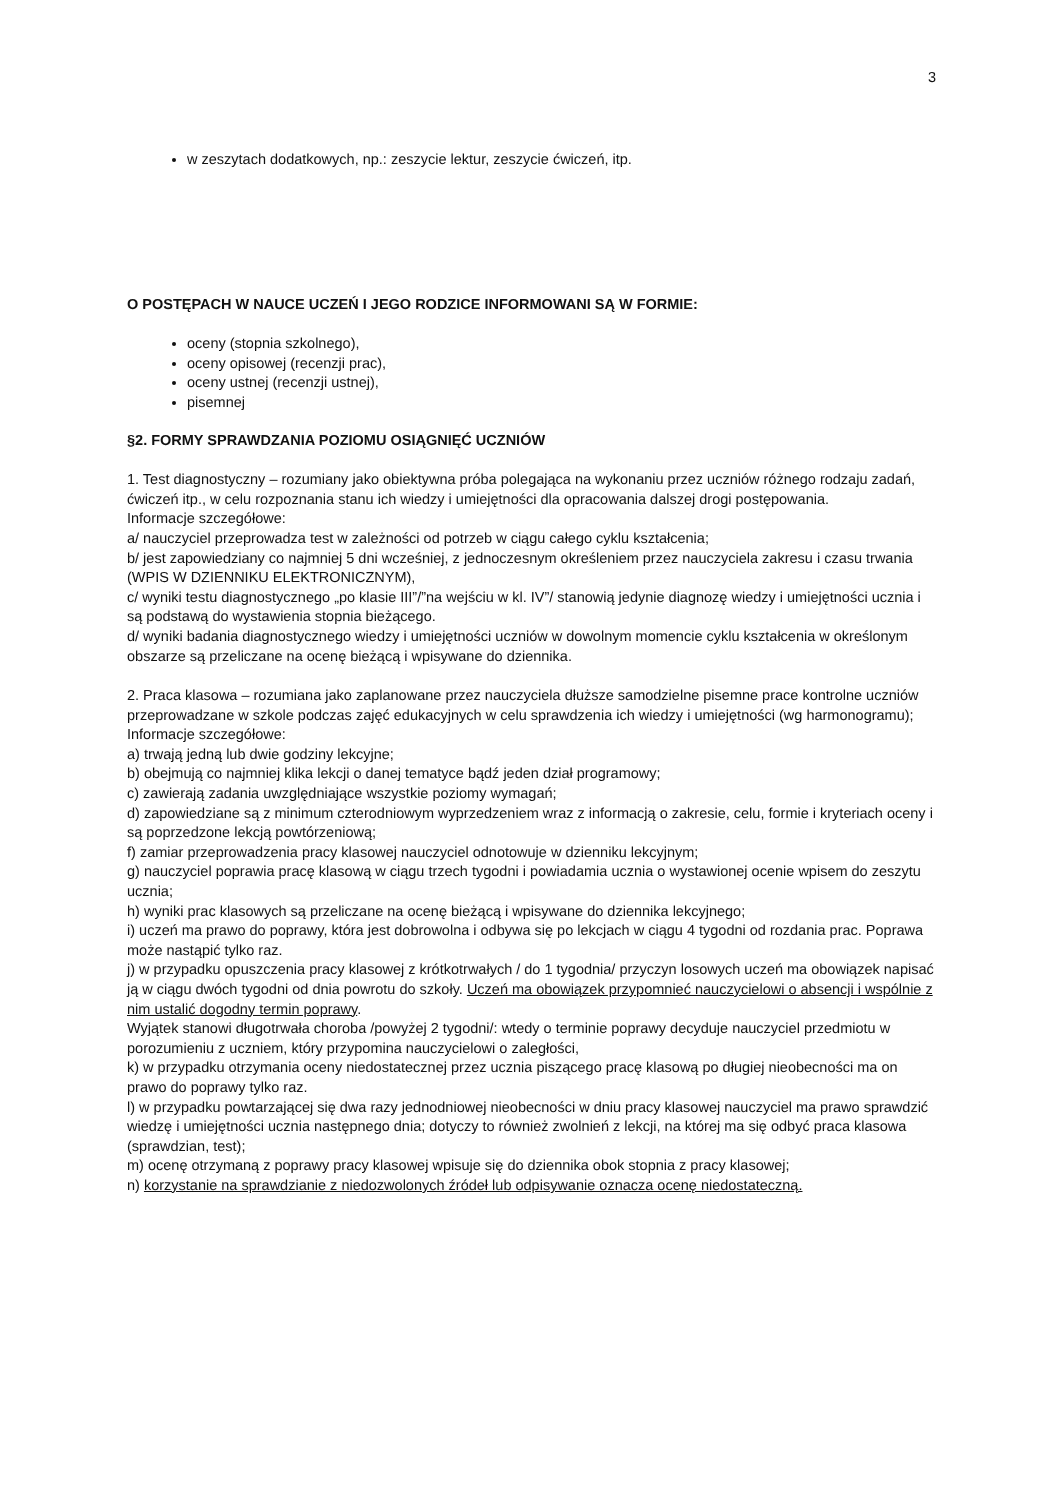3
w zeszytach dodatkowych, np.: zeszycie lektur, zeszycie ćwiczeń, itp.
O POSTĘPACH W NAUCE UCZEŃ I JEGO RODZICE INFORMOWANI SĄ W FORMIE:
oceny (stopnia szkolnego),
oceny opisowej (recenzji prac),
oceny ustnej (recenzji ustnej),
pisemnej
§2. FORMY SPRAWDZANIA POZIOMU OSIĄGNIĘĆ UCZNIÓW
1. Test diagnostyczny – rozumiany jako obiektywna próba polegająca na wykonaniu przez uczniów różnego rodzaju zadań, ćwiczeń itp., w celu rozpoznania stanu ich wiedzy i umiejętności dla opracowania dalszej drogi postępowania.
Informacje szczegółowe:
a/ nauczyciel przeprowadza test w zależności od potrzeb w ciągu całego cyklu kształcenia;
b/ jest zapowiedziany co najmniej 5 dni wcześniej, z jednoczesnym określeniem przez nauczyciela zakresu i czasu trwania (WPIS W DZIENNIKU ELEKTRONICZNYM),
c/ wyniki testu diagnostycznego „po klasie III”/”na wejściu w kl. IV”/ stanowią jedynie diagnozę wiedzy i umiejętności ucznia i są podstawą do wystawienia stopnia bieżącego.
d/ wyniki badania diagnostycznego wiedzy i umiejętności uczniów w dowolnym momencie cyklu kształcenia w określonym obszarze są przeliczane na ocenę bieżącą i wpisywane do dziennika.
2. Praca klasowa – rozumiana jako zaplanowane przez nauczyciela dłuższe samodzielne pisemne prace kontrolne uczniów przeprowadzane w szkole podczas zajęć edukacyjnych w celu sprawdzenia ich wiedzy i umiejętności (wg harmonogramu);
Informacje szczegółowe:
a) trwają jedną lub dwie godziny lekcyjne;
b) obejmują co najmniej klika lekcji o danej tematyce bądź jeden dział programowy;
c) zawierają zadania uwzględniające wszystkie poziomy wymagań;
d) zapowiedziane są z minimum czterodniowym wyprzedzeniem wraz z informacją o zakresie, celu, formie i kryteriach oceny i są poprzedzone lekcją powtórzeniową;
f) zamiar przeprowadzenia pracy klasowej nauczyciel odnotowuje w dzienniku lekcyjnym;
g) nauczyciel poprawia pracę klasową w ciągu trzech tygodni i powiadamia ucznia o wystawionej ocenie wpisem do zeszytu ucznia;
h) wyniki prac klasowych są przeliczane na ocenę bieżącą i wpisywane do dziennika lekcyjnego;
i) uczeń ma prawo do poprawy, która jest dobrowolna i odbywa się po lekcjach w ciągu 4 tygodni od rozdania prac. Poprawa może nastąpić tylko raz.
j) w przypadku opuszczenia pracy klasowej z krótkotrwałych / do 1 tygodnia/ przyczyn losowych uczeń ma obowiązek napisać ją w ciągu dwóch tygodni od dnia powrotu do szkoły. Uczeń ma obowiązek przypomnieć nauczycielowi o absencji i wspólnie z nim ustalić dogodny termin poprawy.
Wyjątek stanowi długotrwała choroba /powyżej 2 tygodni/: wtedy o terminie poprawy decyduje nauczyciel przedmiotu w porozumieniu z uczniem, który przypomina nauczycielowi o zaległości,
k) w przypadku otrzymania oceny niedostatecznej przez ucznia piszącego pracę klasową po długiej nieobecności ma on prawo do poprawy tylko raz.
l) w przypadku powtarzającej się dwa razy jednodniowej nieobecności w dniu pracy klasowej nauczyciel ma prawo sprawdzić wiedzę i umiejętności ucznia następnego dnia; dotyczy to również zwolnień z lekcji, na której ma się odbyć praca klasowa (sprawdzian, test);
m) ocenę otrzymaną z poprawy pracy klasowej wpisuje się do dziennika obok stopnia z pracy klasowej;
n) korzystanie na sprawdzianie z niedozwolonych źródeł lub odpisywanie oznacza ocenę niedostateczną.